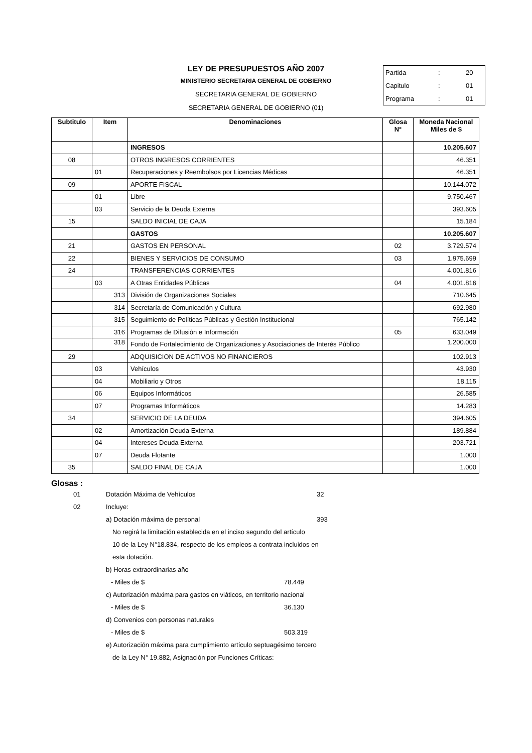LEY DE PRESUPUESTOS AÑO 2007
MINISTERIO SECRETARIA GENERAL DE GOBIERNO
SECRETARIA GENERAL DE GOBIERNO
SECRETARIA GENERAL DE GOBIERNO (01)
Partida: 20
Capitulo: 01
Programa: 01
| Subtitulo | Item | Denominaciones | Glosa N° | Moneda Nacional Miles de $ |
| --- | --- | --- | --- | --- |
| | | INGRESOS | | 10.205.607 |
| 08 | | OTROS INGRESOS CORRIENTES | | 46.351 |
| | 01 | Recuperaciones y Reembolsos por Licencias Médicas | | 46.351 |
| 09 | | APORTE FISCAL | | 10.144.072 |
| | 01 | Libre | | 9.750.467 |
| | 03 | Servicio de la Deuda Externa | | 393.605 |
| 15 | | SALDO INICIAL DE CAJA | | 15.184 |
| | | GASTOS | | 10.205.607 |
| 21 | | GASTOS EN PERSONAL | 02 | 3.729.574 |
| 22 | | BIENES Y SERVICIOS DE CONSUMO | 03 | 1.975.699 |
| 24 | | TRANSFERENCIAS CORRIENTES | | 4.001.816 |
| | 03 | A Otras Entidades Públicas | 04 | 4.001.816 |
| | 313 | División de Organizaciones Sociales | | 710.645 |
| | 314 | Secretaría de Comunicación y Cultura | | 692.980 |
| | 315 | Seguimiento de Políticas Públicas y Gestión Institucional | | 765.142 |
| | 316 | Programas de Difusión e Información | 05 | 633.049 |
| | 318 | Fondo de Fortalecimiento de Organizaciones y Asociaciones de Interés Público | | 1.200.000 |
| 29 | | ADQUISICION DE ACTIVOS NO FINANCIEROS | | 102.913 |
| | 03 | Vehículos | | 43.930 |
| | 04 | Mobiliario y Otros | | 18.115 |
| | 06 | Equipos Informáticos | | 26.585 |
| | 07 | Programas Informáticos | | 14.283 |
| 34 | | SERVICIO DE LA DEUDA | | 394.605 |
| | 02 | Amortización Deuda Externa | | 189.884 |
| | 04 | Intereses Deuda Externa | | 203.721 |
| | 07 | Deuda Flotante | | 1.000 |
| 35 | | SALDO FINAL DE CAJA | | 1.000 |
Glosas :
01 Dotación Máxima de Vehículos 32
02 Incluye:
a) Dotación máxima de personal 393
No regirá la limitación establecida en el inciso segundo del artículo
10 de la Ley N°18.834, respecto de los empleos a contrata incluidos en
esta dotación.
b) Horas extraordinarias año
- Miles de $ 78.449
c) Autorización máxima para gastos en viáticos, en territorio nacional
- Miles de $ 36.130
d) Convenios con personas naturales
- Miles de $ 503.319
e) Autorización máxima para cumplimiento artículo septuagésimo tercero
de la Ley N° 19.882, Asignación por Funciones Críticas: